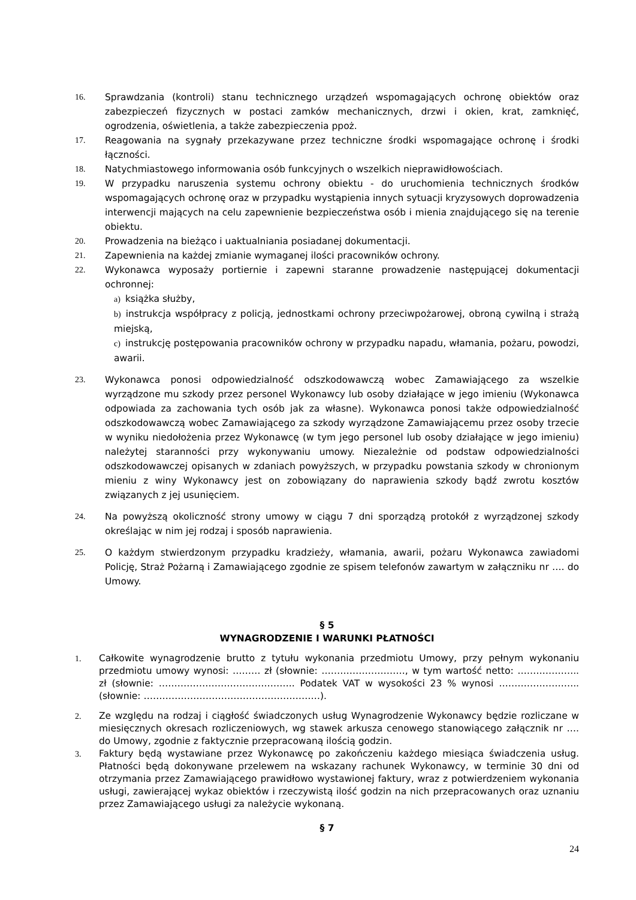16. Sprawdzania (kontroli) stanu technicznego urządzeń wspomagających ochronę obiektów oraz zabezpieczeń fizycznych w postaci zamków mechanicznych, drzwi i okien, krat, zamknięć, ogrodzenia, oświetlenia, a także zabezpieczenia ppoż.
17. Reagowania na sygnały przekazywane przez techniczne środki wspomagające ochronę i środki łączności.
18. Natychmiastowego informowania osób funkcyjnych o wszelkich nieprawidłowościach.
19. W przypadku naruszenia systemu ochrony obiektu - do uruchomienia technicznych środków wspomagających ochronę oraz w przypadku wystąpienia innych sytuacji kryzysowych doprowadzenia interwencji mających na celu zapewnienie bezpieczeństwa osób i mienia znajdującego się na terenie obiektu.
20. Prowadzenia na bieżąco i uaktualniania posiadanej dokumentacji.
21. Zapewnienia na każdej zmianie wymaganej ilości pracowników ochrony.
22. Wykonawca wyposaży portiernie i zapewni staranne prowadzenie następującej dokumentacji ochronnej:
a) książka służby,
b) instrukcja współpracy z policją, jednostkami ochrony przeciwpożarowej, obroną cywilną i strażą miejską,
c) instrukcję postępowania pracowników ochrony w przypadku napadu, włamania, pożaru, powodzi, awarii.
23. Wykonawca ponosi odpowiedzialność odszkodowawczą wobec Zamawiającego za wszelkie wyrządzone mu szkody przez personel Wykonawcy lub osoby działające w jego imieniu (Wykonawca odpowiada za zachowania tych osób jak za własne). Wykonawca ponosi także odpowiedzialność odszkodowawczą wobec Zamawiającego za szkody wyrządzone Zamawiającemu przez osoby trzecie w wyniku niedołożenia przez Wykonawcę (w tym jego personel lub osoby działające w jego imieniu) należytej staranności przy wykonywaniu umowy. Niezależnie od podstaw odpowiedzialności odszkodowawczej opisanych w zdaniach powyższych, w przypadku powstania szkody w chronionym mieniu z winy Wykonawcy jest on zobowiązany do naprawienia szkody bądź zwrotu kosztów związanych z jej usunięciem.
24. Na powyższą okoliczność strony umowy w ciągu 7 dni sporządzą protokół z wyrządzonej szkody określając w nim jej rodzaj i sposób naprawienia.
25. O każdym stwierdzonym przypadku kradzieży, włamania, awarii, pożaru Wykonawca zawiadomi Policję, Straż Pożarną i Zamawiającego zgodnie ze spisem telefonów zawartym w załączniku nr …. do Umowy.
§ 5
WYNAGRODZENIE I WARUNKI PŁATNOŚCI
1. Całkowite wynagrodzenie brutto z tytułu wykonania przedmiotu Umowy, przy pełnym wykonaniu przedmiotu umowy wynosi: ……… zł (słownie: ………………………, w tym wartość netto: ……………….. zł (słownie: …………………………………….. Podatek VAT w wysokości 23 % wynosi …………………….. (słownie: …………………………………………………).
2. Ze względu na rodzaj i ciągłość świadczonych usług Wynagrodzenie Wykonawcy będzie rozliczane w miesięcznych okresach rozliczeniowych, wg stawek arkusza cenowego stanowiącego załącznik nr …. do Umowy, zgodnie z faktycznie przepracowaną ilością godzin.
3. Faktury będą wystawiane przez Wykonawcę po zakończeniu każdego miesiąca świadczenia usług. Płatności będą dokonywane przelewem na wskazany rachunek Wykonawcy, w terminie 30 dni od otrzymania przez Zamawiającego prawidłowo wystawionej faktury, wraz z potwierdzeniem wykonania usługi, zawierającej wykaz obiektów i rzeczywistą ilość godzin na nich przepracowanych oraz uznaniu przez Zamawiającego usługi za należycie wykonaną.
§ 7
24